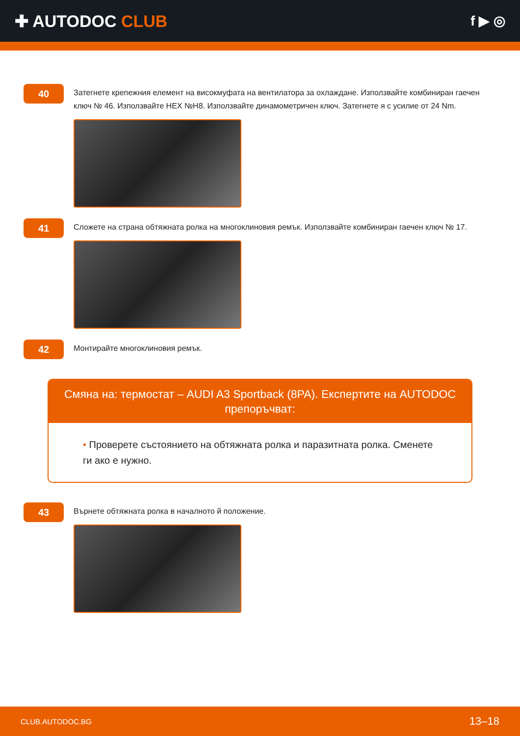✚ AUTODOC CLUB
f ▶ ◎
40
Затегнете крепежния елемент на високмуфата на вентилатора за охлаждане. Използвайте комбиниран гаечен ключ № 46. Използвайте HEX №H8. Използвайте динамометричен ключ. Затегнете я с усилие от 24 Nm.
41
Сложете на страна обтяжната ролка на многоклиновия ремък. Използвайте комбиниран гаечен ключ № 17.
42
Монтирайте многоклиновия ремък.
Смяна на: термостат – AUDI A3 Sportback (8PA). Експертите на AUTODOC препоръчват:
• Проверете състоянието на обтяжната ролка и паразитната ролка. Сменете ги ако е нужно.
43
Върнете обтяжната ролка в началното й положение.
CLUB.AUTODOC.BG 13–18